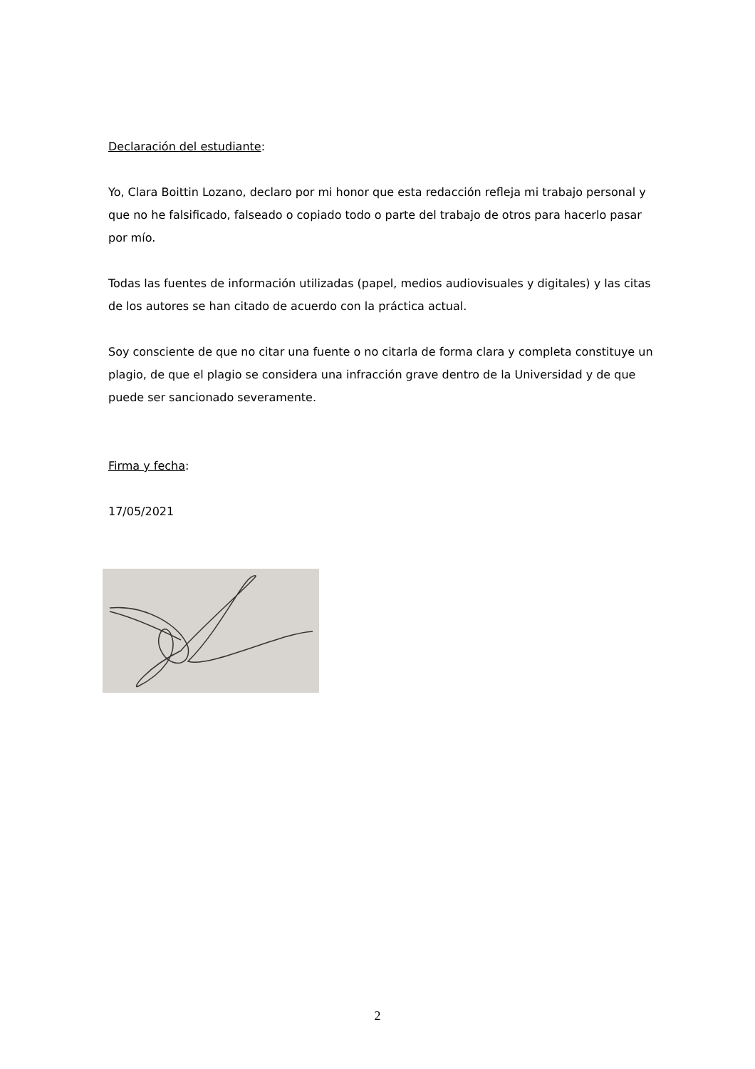Declaración del estudiante:
Yo, Clara Boittin Lozano, declaro por mi honor que esta redacción refleja mi trabajo personal y que no he falsificado, falseado o copiado todo o parte del trabajo de otros para hacerlo pasar por mío.
Todas las fuentes de información utilizadas (papel, medios audiovisuales y digitales) y las citas de los autores se han citado de acuerdo con la práctica actual.
Soy consciente de que no citar una fuente o no citarla de forma clara y completa constituye un plagio, de que el plagio se considera una infracción grave dentro de la Universidad y de que puede ser sancionado severamente.
Firma y fecha:
17/05/2021
2